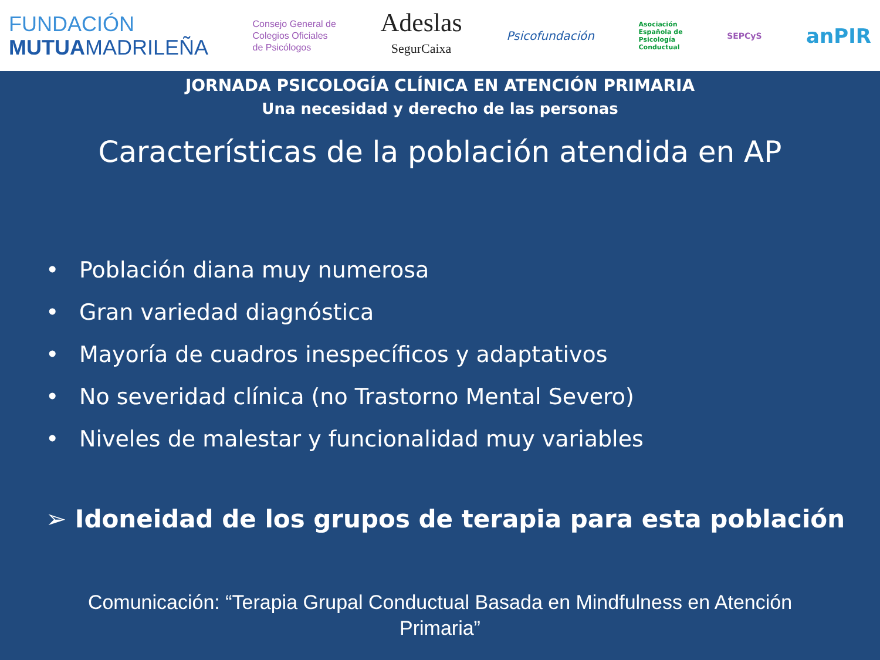FUNDACIÓN
MUTUAMADRILEÑA
Consejo General de
Colegios Oficiales
de Psicólogos
Adeslas
SegurCaixa
Psicofundación
Asociación
Española de
Psicología
Conductual
SEPCyS
anPIR
JORNADA PSICOLOGÍA CLÍNICA EN ATENCIÓN PRIMARIA
Una necesidad y derecho de las personas
Características de la población atendida en AP
• Población diana muy numerosa
• Gran variedad diagnóstica
• Mayoría de cuadros inespecíficos y adaptativos
• No severidad clínica (no Trastorno Mental Severo)
• Niveles de malestar y funcionalidad muy variables
➢ Idoneidad de los grupos de terapia para esta población
Comunicación: “Terapia Grupal Conductual Basada en Mindfulness en Atención
Primaria”